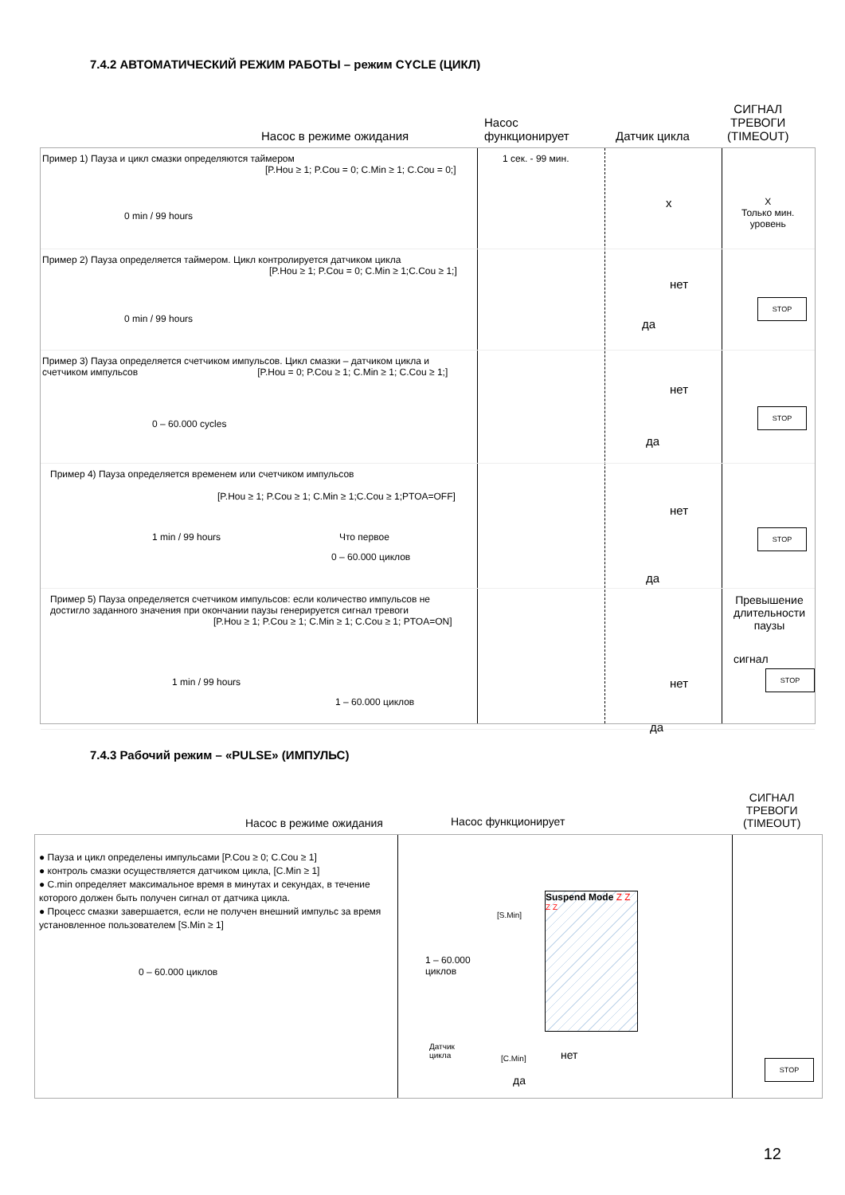7.4.2 АВТОМАТИЧЕСКИЙ РЕЖИМ РАБОТЫ – режим CYCLE (ЦИКЛ)
Насос в режиме ожидания
Насос
функционирует
Датчик цикла
СИГНАЛ
ТРЕВОГИ
(TIMEOUT)
Пример 1) Пауза и цикл смазки определяются таймером
[P.Hou ≥ 1; P.Cou = 0; C.Min ≥ 1; C.Cou = 0;]
1 сек. - 99 мин.
0 min / 99 hours
x
X
Только мин.
уровень
Пример 2) Пауза определяется таймером. Цикл контролируется датчиком цикла
[P.Hou ≥ 1; P.Cou = 0; C.Min ≥ 1;C.Cou ≥ 1;]
0 min / 99 hours
нет
да
STOP
Пример 3) Пауза определяется счетчиком импульсов. Цикл смазки – датчиком цикла и
счетчиком импульсов [P.Hou = 0; P.Cou ≥ 1; C.Min ≥ 1; C.Cou ≥ 1;]
0 – 60.000 cycles
нет
да
STOP
Пример 4) Пауза определяется временем или счетчиком импульсов
[P.Hou ≥ 1; P.Cou ≥ 1; C.Min ≥ 1;C.Cou ≥ 1;PTOA=OFF]
1 min / 99 hours Что первое
0 – 60.000 циклов
нет
да
STOP
Пример 5) Пауза определяется счетчиком импульсов: если количество импульсов не
достигло заданного значения при окончании паузы генерируется сигнал тревоги
[P.Hou ≥ 1; P.Cou ≥ 1; C.Min ≥ 1; C.Cou ≥ 1; PTOA=ON]
Превышение
длительности
паузы
сигнал
1 min / 99 hours
1 – 60.000 циклов
нет
да
STOP
7.4.3 Рабочий режим – «PULSE» (ИМПУЛЬС)
Насос в режиме ожидания
Насос функционирует
СИГНАЛ
ТРЕВОГИ
(TIMEOUT)
● Пауза и цикл определены импульсами [P.Cou ≥ 0; C.Cou ≥ 1]
● контроль смазки осуществляется датчиком цикла, [C.Min ≥ 1]
● C.min определяет максимальное время в минутах и секундах, в течение которого должен быть получен сигнал от датчика цикла.
● Процесс смазки завершается, если не получен внешний импульс за время установленное пользователем [S.Min ≥ 1]
0 – 60.000 циклов
[S.Min]
1 – 60.000
циклов
Suspend Mode Z Z <sup>Z Z</sup>
Датчик
цикла
[C.Min] нет
да
STOP
12